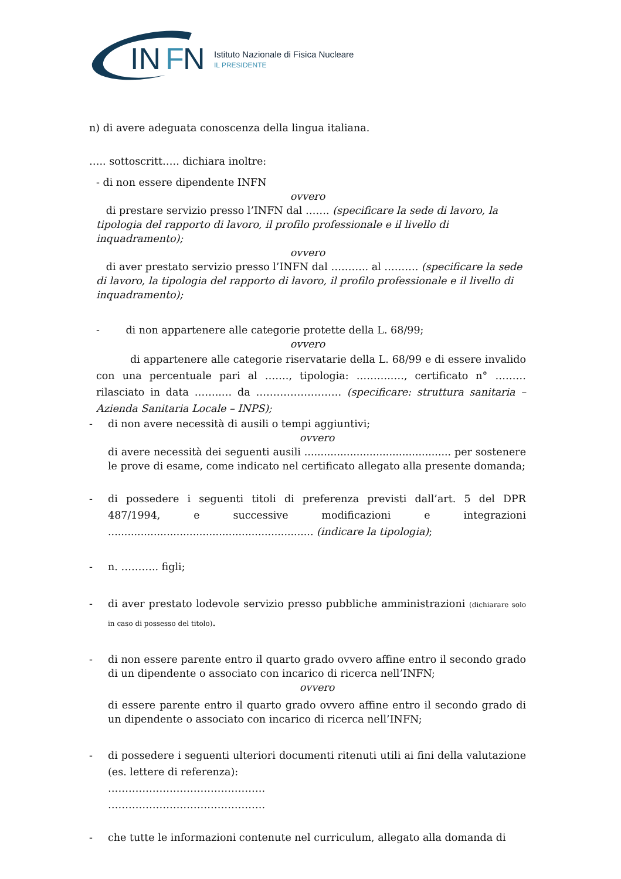IN
F
N
Istituto Nazionale di Fisica Nucleare
IL PRESIDENTE
n) di avere adeguata conoscenza della lingua italiana.
….. sottoscritt….. dichiara inoltre:
- di non essere dipendente INFN
ovvero
di prestare servizio presso l’INFN dal ……. (specificare la sede di lavoro, la tipologia del rapporto di lavoro, il profilo professionale e il livello di inquadramento);
ovvero
di aver prestato servizio presso l’INFN dal ……….. al ………. (specificare la sede di lavoro, la tipologia del rapporto di lavoro, il profilo professionale e il livello di inquadramento);
- di non appartenere alle categorie protette della L. 68/99;
ovvero
di appartenere alle categorie riservatarie della L. 68/99 e di essere invalido con una percentuale pari al ……., tipologia: ………..…, certificato n° ……… rilasciato in data ……..… da ……………………. (specificare: struttura sanitaria – Azienda Sanitaria Locale – INPS);
- di non avere necessità di ausili o tempi aggiuntivi;
ovvero
di avere necessità dei seguenti ausili ............................................. per sostenere le prove di esame, come indicato nel certificato allegato alla presente domanda;
- di possedere i seguenti titoli di preferenza previsti dall’art. 5 del DPR 487/1994, e successive modificazioni e integrazioni ............................................................... (indicare la tipologia);
- n. ……….. figli;
- di aver prestato lodevole servizio presso pubbliche amministrazioni (dichiarare solo in caso di possesso del titolo).
- di non essere parente entro il quarto grado ovvero affine entro il secondo grado di un dipendente o associato con incarico di ricerca nell’INFN;
ovvero
di essere parente entro il quarto grado ovvero affine entro il secondo grado di un dipendente o associato con incarico di ricerca nell’INFN;
- di possedere i seguenti ulteriori documenti ritenuti utili ai fini della valutazione (es. lettere di referenza):
……………………………………….
……………………………………….
- che tutte le informazioni contenute nel curriculum, allegato alla domanda di